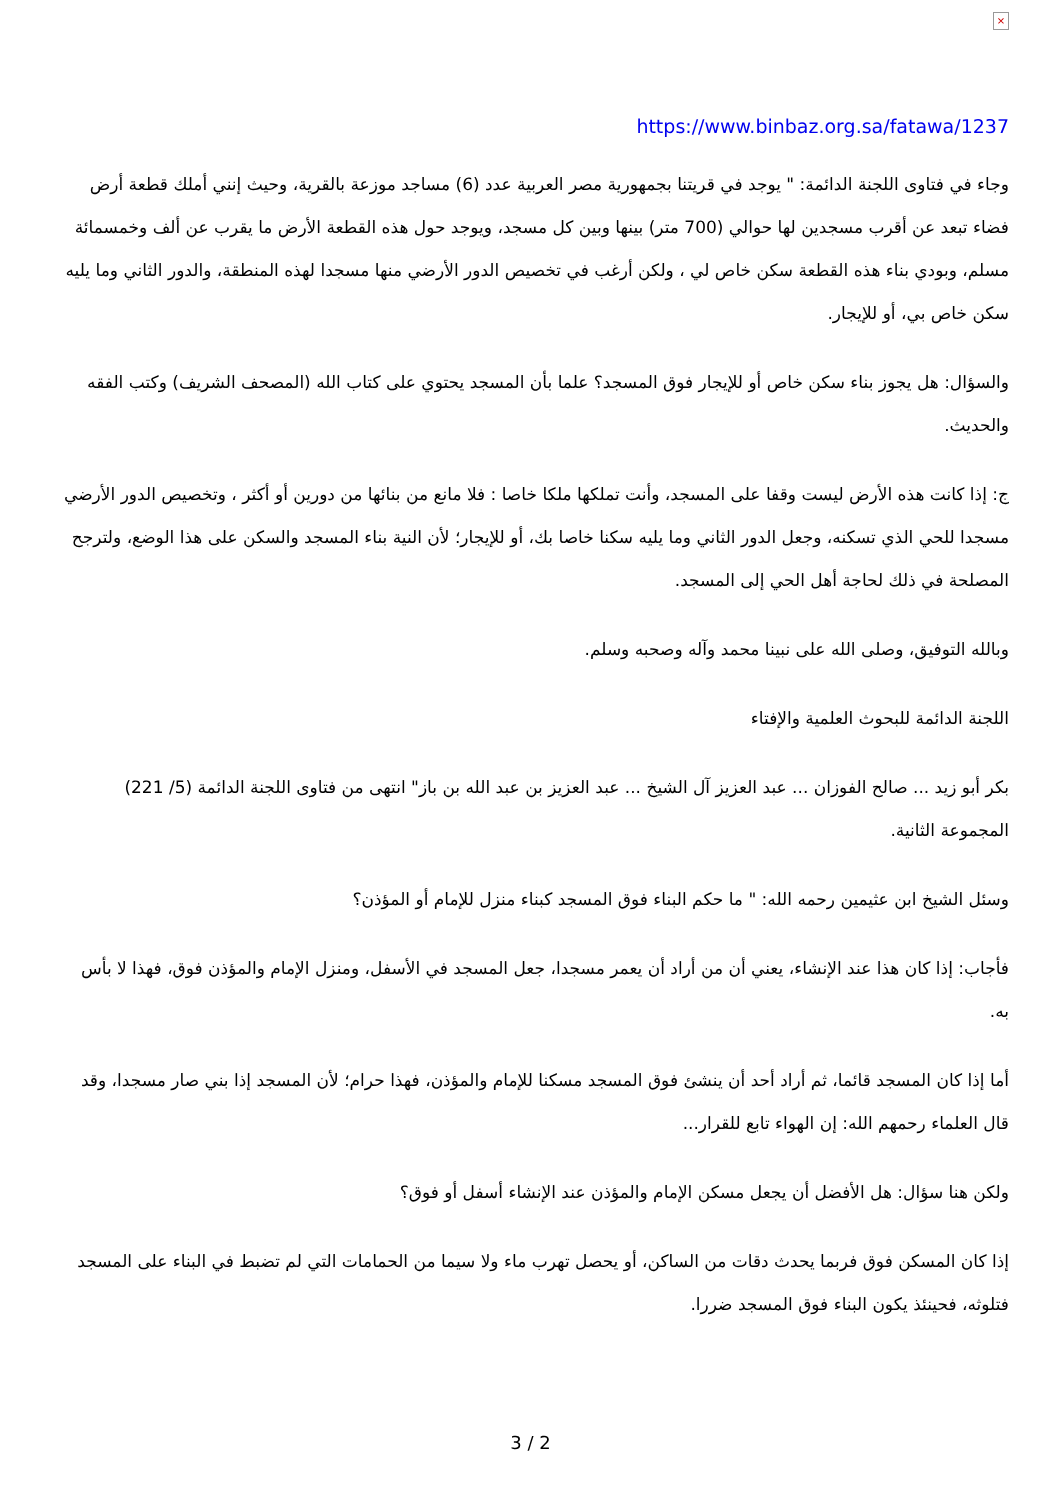×
https://www.binbaz.org.sa/fatawa/1237
وجاء في فتاوى اللجنة الدائمة: " يوجد في قريتنا بجمهورية مصر العربية عدد (6) مساجد موزعة بالقرية، وحيث إنني أملك قطعة أرض فضاء تبعد عن أقرب مسجدين لها حوالي (700 متر) بينها وبين كل مسجد، ويوجد حول هذه القطعة الأرض ما يقرب عن ألف وخمسمائة مسلم، وبودي بناء هذه القطعة سكن خاص لي ، ولكن أرغب في تخصيص الدور الأرضي منها مسجدا لهذه المنطقة، والدور الثاني وما يليه سكن خاص بي، أو للإيجار.
والسؤال: هل يجوز بناء سكن خاص أو للإيجار فوق المسجد؟ علما بأن المسجد يحتوي على كتاب الله (المصحف الشريف) وكتب الفقه والحديث.
ج: إذا كانت هذه الأرض ليست وقفا على المسجد، وأنت تملكها ملكا خاصا : فلا مانع من بنائها من دورين أو أكثر ، وتخصيص الدور الأرضي مسجدا للحي الذي تسكنه، وجعل الدور الثاني وما يليه سكنا خاصا بك، أو للإيجار؛ لأن النية بناء المسجد والسكن على هذا الوضع، ولترجح المصلحة في ذلك لحاجة أهل الحي إلى المسجد.
وبالله التوفيق، وصلى الله على نبينا محمد وآله وصحبه وسلم.
اللجنة الدائمة للبحوث العلمية والإفتاء
بكر أبو زيد ... صالح الفوزان ... عبد العزيز آل الشيخ ... عبد العزيز بن عبد الله بن باز" انتهى من فتاوى اللجنة الدائمة (5/ 221) المجموعة الثانية.
وسئل الشيخ ابن عثيمين رحمه الله: " ما حكم البناء فوق المسجد كبناء منزل للإمام أو المؤذن؟
فأجاب: إذا كان هذا عند الإنشاء، يعني أن من أراد أن يعمر مسجدا، جعل المسجد في الأسفل، ومنزل الإمام والمؤذن فوق، فهذا لا بأس به.
أما إذا كان المسجد قائما، ثم أراد أحد أن ينشئ فوق المسجد مسكنا للإمام والمؤذن، فهذا حرام؛ لأن المسجد إذا بني صار مسجدا، وقد قال العلماء رحمهم الله: إن الهواء تابع للقرار...
ولكن هنا سؤال: هل الأفضل أن يجعل مسكن الإمام والمؤذن عند الإنشاء أسفل أو فوق؟
إذا كان المسكن فوق فربما يحدث دقات من الساكن، أو يحصل تهرب ماء ولا سيما من الحمامات التي لم تضبط في البناء على المسجد فتلوثه، فحينئذ يكون البناء فوق المسجد ضررا.
3 / 2